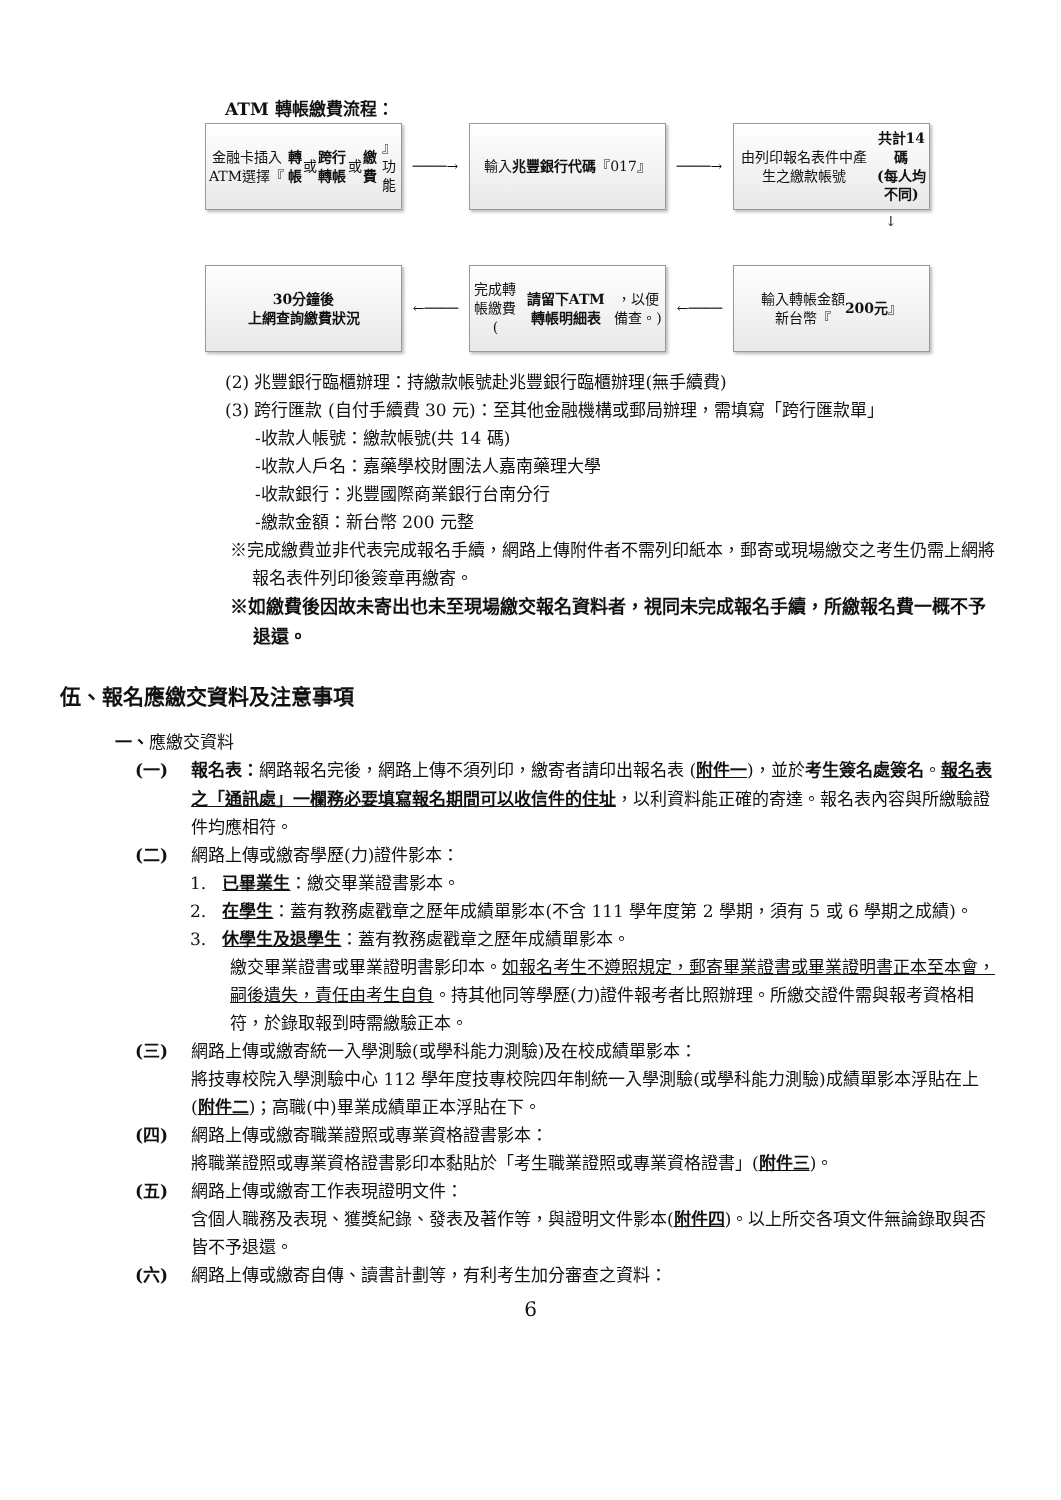ATM 轉帳繳費流程：
金融卡插入ATM選擇『 轉帳 或 跨行轉帳 或 繳費 』功能
────→
輸入
兆豐銀行代碼 『017』
────→
由列印報名表件中產生之繳款帳號
共計14碼
(每人均不同)
↓
30分鐘後
上網查詢繳費狀況
←────
完成轉帳繳費
(請留下ATM轉帳明細表 ，以便備查。)
←────
輸入轉帳金額
新台幣『 200元 』
(2) 兆豐銀行臨櫃辦理：持繳款帳號赴兆豐銀行臨櫃辦理(無手續費)
(3) 跨行匯款 (自付手續費 30 元)：至其他金融機構或郵局辦理，需填寫「跨行匯款單」
-收款人帳號：繳款帳號(共 14 碼)
-收款人戶名：嘉藥學校財團法人嘉南藥理大學
-收款銀行：兆豐國際商業銀行台南分行
-繳款金額：新台幣 200 元整
※完成繳費並非代表完成報名手續，網路上傳附件者不需列印紙本，郵寄或現場繳交之考生仍需上網將報名表件列印後簽章再繳寄。
※如繳費後因故未寄出也未至現場繳交報名資料者，視同未完成報名手續，所繳報名費一概不予退還。
伍、報名應繳交資料及注意事項
一、應繳交資料
(一) 報名表：網路報名完後，網路上傳不須列印，繳寄者請印出報名表 (附件一)，並於考生簽名處簽名。報名表之「通訊處」一欄務必要填寫報名期間可以收信件的住址，以利資料能正確的寄達。報名表內容與所繳驗證件均應相符。
(二) 網路上傳或繳寄學歷(力)證件影本：
1. 已畢業生：繳交畢業證書影本。
2. 在學生：蓋有教務處戳章之歷年成績單影本(不含 111 學年度第 2 學期，須有 5 或 6 學期之成績)。
3. 休學生及退學生：蓋有教務處戳章之歷年成績單影本。
繳交畢業證書或畢業證明書影印本。如報名考生不遵照規定，郵寄畢業證書或畢業證明書正本至本會，嗣後遺失，責任由考生自負。持其他同等學歷(力)證件報考者比照辦理。所繳交證件需與報考資格相符，於錄取報到時需繳驗正本。
(三) 網路上傳或繳寄統一入學測驗(或學科能力測驗)及在校成績單影本：
將技專校院入學測驗中心 112 學年度技專校院四年制統一入學測驗(或學科能力測驗)成績單影本浮貼在上 (附件二)；高職(中)畢業成績單正本浮貼在下。
(四) 網路上傳或繳寄職業證照或專業資格證書影本：
將職業證照或專業資格證書影印本黏貼於「考生職業證照或專業資格證書」(附件三)。
(五) 網路上傳或繳寄工作表現證明文件：
含個人職務及表現、獲獎紀錄、發表及著作等，與證明文件影本(附件四)。以上所交各項文件無論錄取與否皆不予退還。
(六) 網路上傳或繳寄自傳、讀書計劃等，有利考生加分審查之資料：
6